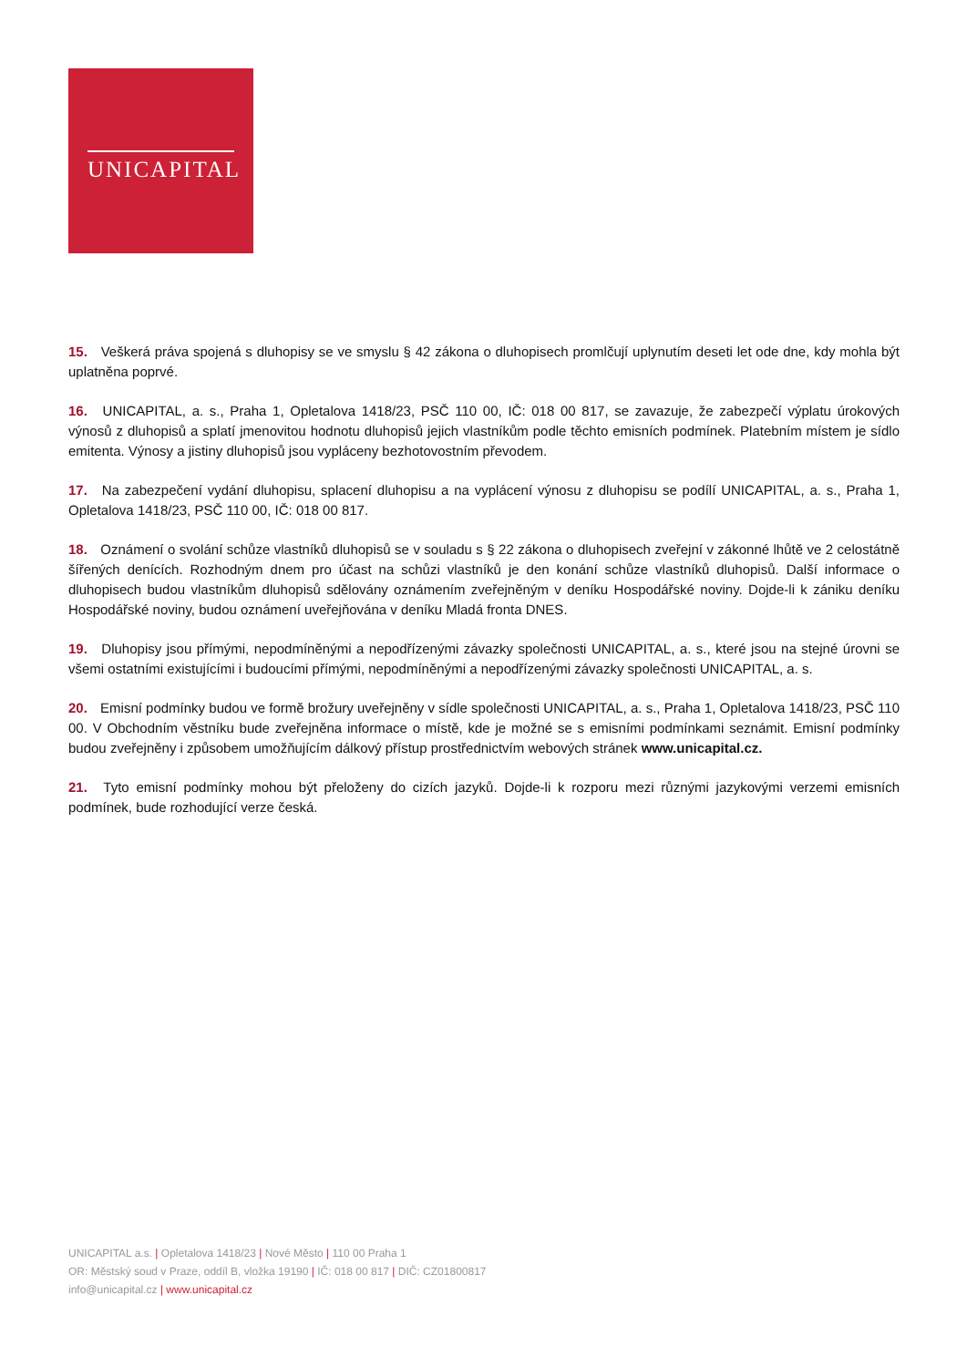UNICAPITAL
15. Veškerá práva spojená s dluhopisy se ve smyslu § 42 zákona o dluhopisech promlčují uplynutím deseti let ode dne, kdy mohla být uplatněna poprvé.
16. UNICAPITAL, a. s., Praha 1, Opletalova 1418/23, PSČ 110 00, IČ: 018 00 817, se zavazuje, že zabezpečí výplatu úrokových výnosů z dluhopisů a splatí jmenovitou hodnotu dluhopisů jejich vlastníkům podle těchto emisních podmínek. Platebním místem je sídlo emitenta. Výnosy a jistiny dluhopisů jsou vypláceny bezhotovostním převodem.
17. Na zabezpečení vydání dluhopisu, splacení dluhopisu a na vyplácení výnosu z dluhopisu se podílí UNICAPITAL, a. s., Praha 1, Opletalova 1418/23, PSČ 110 00, IČ: 018 00 817.
18. Oznámení o svolání schůze vlastníků dluhopisů se v souladu s § 22 zákona o dluhopisech zveřejní v zákonné lhůtě ve 2 celostátně šířených denících. Rozhodným dnem pro účast na schůzi vlastníků je den konání schůze vlastníků dluhopisů. Další informace o dluhopisech budou vlastníkům dluhopisů sdělovány oznámením zveřejněným v deníku Hospodářské noviny. Dojde-li k zániku deníku Hospodářské noviny, budou oznámení uveřejňována v deníku Mladá fronta DNES.
19. Dluhopisy jsou přímými, nepodmíněnými a nepodřízenými závazky společnosti UNICAPITAL, a. s., které jsou na stejné úrovni se všemi ostatními existujícími i budoucími přímými, nepodmíněnými a nepodřízenými závazky společnosti UNICAPITAL, a. s.
20. Emisní podmínky budou ve formě brožury uveřejněny v sídle společnosti UNICAPITAL, a. s., Praha 1, Opletalova 1418/23, PSČ 110 00. V Obchodním věstníku bude zveřejněna informace o místě, kde je možné se s emisními podmínkami seznámit. Emisní podmínky budou zveřejněny i způsobem umožňujícím dálkový přístup prostřednictvím webových stránek www.unicapital.cz.
21. Tyto emisní podmínky mohou být přeloženy do cizích jazyků. Dojde-li k rozporu mezi různými jazykovými verzemi emisních podmínek, bude rozhodující verze česká.
UNICAPITAL a.s. | Opletalova 1418/23 | Nové Město | 110 00 Praha 1
OR: Městský soud v Praze, oddíl B, vložka 19190 | IČ: 018 00 817 | DIČ: CZ01800817
info@unicapital.cz | www.unicapital.cz